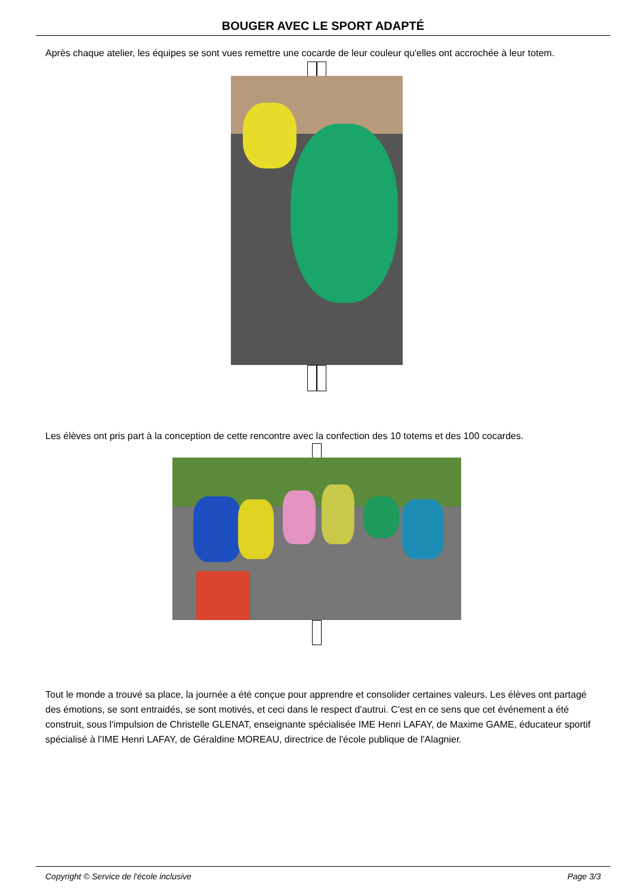BOUGER AVEC LE SPORT ADAPTÉ
Après chaque atelier, les équipes se sont vues remettre une cocarde de leur couleur qu'elles ont accrochée à leur totem.
Les élèves ont pris part à la conception de cette rencontre avec la confection des 10 totems et des 100 cocardes.
Tout le monde a trouvé sa place, la journée a été conçue pour apprendre et consolider certaines valeurs. Les élèves ont partagé des émotions, se sont entraidés, se sont motivés, et ceci dans le respect d'autrui. C'est en ce sens que cet événement a été construit, sous l'impulsion de Christelle GLENAT, enseignante spécialisée IME Henri LAFAY, de Maxime GAME, éducateur sportif spécialisé à l'IME Henri LAFAY, de Géraldine MOREAU, directrice de l'école publique de l'Alagnier.
Copyright © Service de l'école inclusive Page 3/3